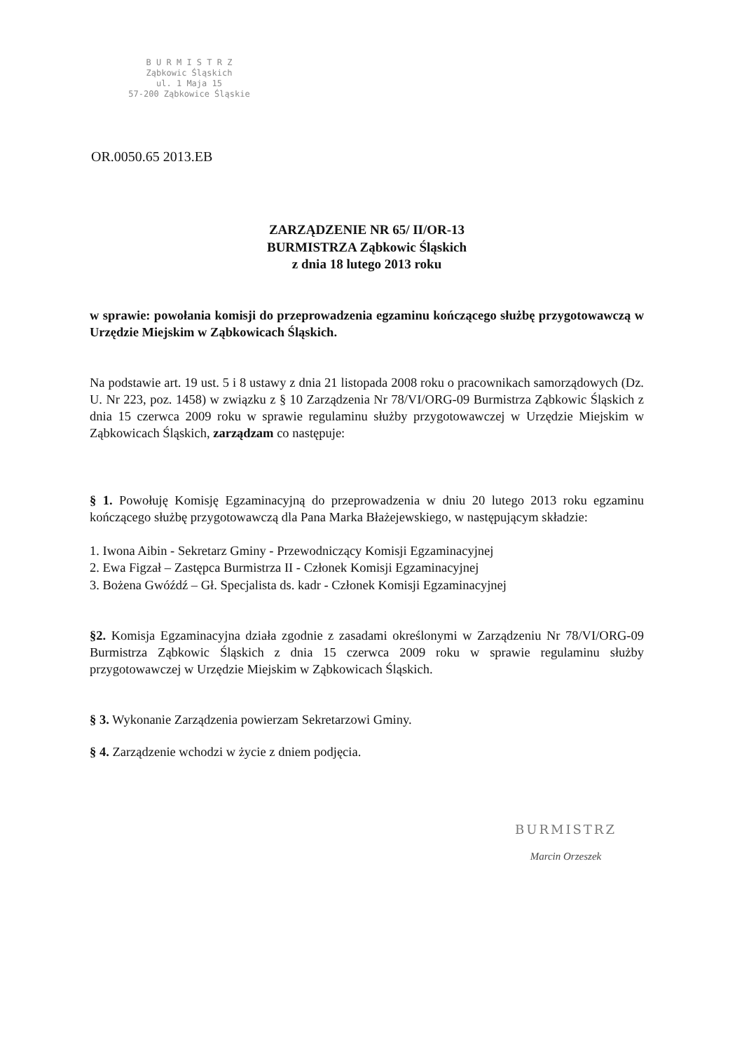B U R M I S T R Z
Ząbkowic Śląskich
ul. 1 Maja 15
57-200 Ząbkowice Śląskie
OR.0050.65 2013.EB
ZARZĄDZENIE NR 65/ II/OR-13
BURMISTRZA Ząbkowic Śląskich
z dnia 18 lutego 2013 roku
w sprawie: powołania komisji do przeprowadzenia egzaminu kończącego służbę przygotowawczą w Urzędzie Miejskim w Ząbkowicach Śląskich.
Na podstawie art. 19 ust. 5 i 8 ustawy z dnia 21 listopada 2008 roku o pracownikach samorządowych (Dz. U. Nr 223, poz. 1458) w związku z § 10 Zarządzenia Nr 78/VI/ORG-09 Burmistrza Ząbkowic Śląskich z dnia 15 czerwca 2009 roku w sprawie regulaminu służby przygotowawczej w Urzędzie Miejskim w Ząbkowicach Śląskich, zarządzam co następuje:
§ 1. Powołuję Komisję Egzaminacyjną do przeprowadzenia w dniu 20 lutego 2013 roku egzaminu kończącego służbę przygotowawczą dla Pana Marka Błażejewskiego, w następującym składzie:
1. Iwona Aibin - Sekretarz Gminy - Przewodniczący Komisji Egzaminacyjnej
2. Ewa Figzał – Zastępca Burmistrza II - Członek Komisji Egzaminacyjnej
3. Bożena Gwóźdź – Gł. Specjalista ds. kadr - Członek Komisji Egzaminacyjnej
§2. Komisja Egzaminacyjna działa zgodnie z zasadami określonymi w Zarządzeniu Nr 78/VI/ORG-09 Burmistrza Ząbkowic Śląskich z dnia 15 czerwca 2009 roku w sprawie regulaminu służby przygotowawczej w Urzędzie Miejskim w Ząbkowicach Śląskich.
§ 3. Wykonanie Zarządzenia powierzam Sekretarzowi Gminy.
§ 4. Zarządzenie wchodzi w życie z dniem podjęcia.
BURMISTRZ
Marcin Orzeszek